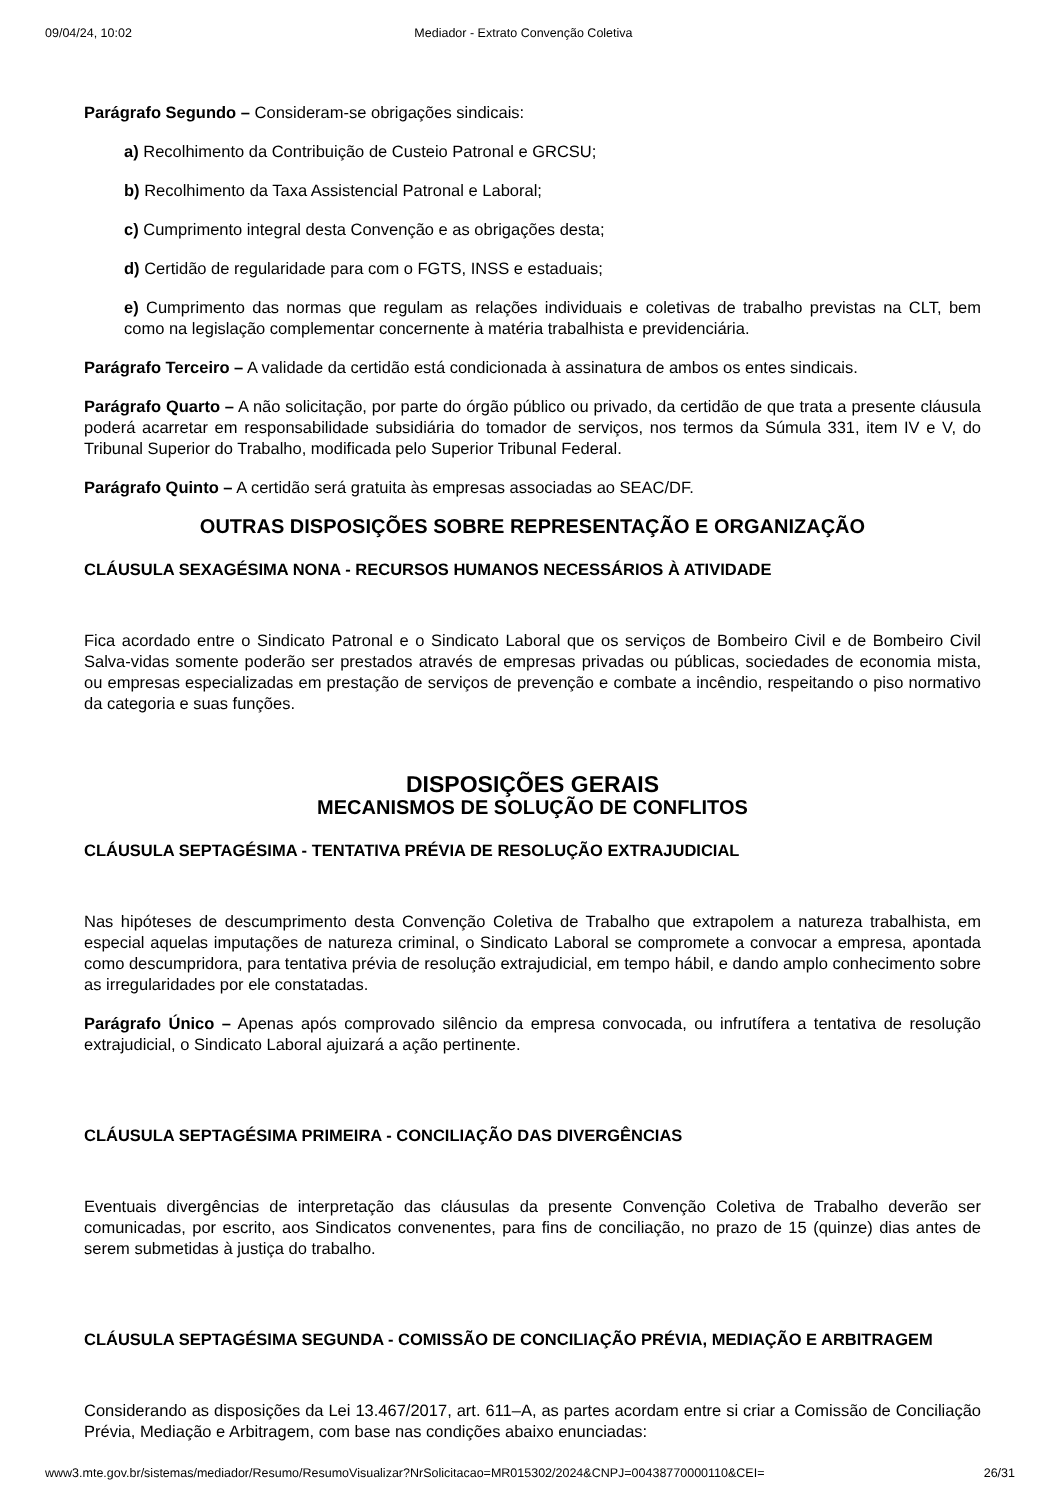09/04/24, 10:02 Mediador - Extrato Convenção Coletiva
Parágrafo Segundo – Consideram-se obrigações sindicais:
a) Recolhimento da Contribuição de Custeio Patronal e GRCSU;
b) Recolhimento da Taxa Assistencial Patronal e Laboral;
c) Cumprimento integral desta Convenção e as obrigações desta;
d) Certidão de regularidade para com o FGTS, INSS e estaduais;
e) Cumprimento das normas que regulam as relações individuais e coletivas de trabalho previstas na CLT, bem como na legislação complementar concernente à matéria trabalhista e previdenciária.
Parágrafo Terceiro – A validade da certidão está condicionada à assinatura de ambos os entes sindicais.
Parágrafo Quarto – A não solicitação, por parte do órgão público ou privado, da certidão de que trata a presente cláusula poderá acarretar em responsabilidade subsidiária do tomador de serviços, nos termos da Súmula 331, item IV e V, do Tribunal Superior do Trabalho, modificada pelo Superior Tribunal Federal.
Parágrafo Quinto – A certidão será gratuita às empresas associadas ao SEAC/DF.
OUTRAS DISPOSIÇÕES SOBRE REPRESENTAÇÃO E ORGANIZAÇÃO
CLÁUSULA SEXAGÉSIMA NONA - RECURSOS HUMANOS NECESSÁRIOS À ATIVIDADE
Fica acordado entre o Sindicato Patronal e o Sindicato Laboral que os serviços de Bombeiro Civil e de Bombeiro Civil Salva-vidas somente poderão ser prestados através de empresas privadas ou públicas, sociedades de economia mista, ou empresas especializadas em prestação de serviços de prevenção e combate a incêndio, respeitando o piso normativo da categoria e suas funções.
DISPOSIÇÕES GERAIS
MECANISMOS DE SOLUÇÃO DE CONFLITOS
CLÁUSULA SEPTAGÉSIMA - TENTATIVA PRÉVIA DE RESOLUÇÃO EXTRAJUDICIAL
Nas hipóteses de descumprimento desta Convenção Coletiva de Trabalho que extrapolem a natureza trabalhista, em especial aquelas imputações de natureza criminal, o Sindicato Laboral se compromete a convocar a empresa, apontada como descumpridora, para tentativa prévia de resolução extrajudicial, em tempo hábil, e dando amplo conhecimento sobre as irregularidades por ele constatadas.
Parágrafo Único – Apenas após comprovado silêncio da empresa convocada, ou infrutífera a tentativa de resolução extrajudicial, o Sindicato Laboral ajuizará a ação pertinente.
CLÁUSULA SEPTAGÉSIMA PRIMEIRA - CONCILIAÇÃO DAS DIVERGÊNCIAS
Eventuais divergências de interpretação das cláusulas da presente Convenção Coletiva de Trabalho deverão ser comunicadas, por escrito, aos Sindicatos convenentes, para fins de conciliação, no prazo de 15 (quinze) dias antes de serem submetidas à justiça do trabalho.
CLÁUSULA SEPTAGÉSIMA SEGUNDA - COMISSÃO DE CONCILIAÇÃO PRÉVIA, MEDIAÇÃO E ARBITRAGEM
Considerando as disposições da Lei 13.467/2017, art. 611–A, as partes acordam entre si criar a Comissão de Conciliação Prévia, Mediação e Arbitragem, com base nas condições abaixo enunciadas:
www3.mte.gov.br/sistemas/mediador/Resumo/ResumoVisualizar?NrSolicitacao=MR015302/2024&CNPJ=00438770000110&CEI= 26/31